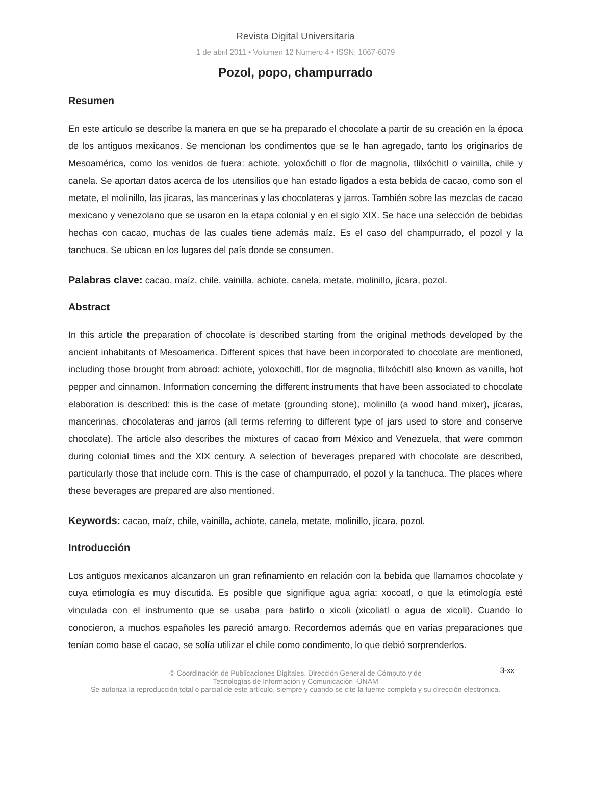Revista Digital Universitaria
1 de abril 2011 • Volumen 12 Número 4 • ISSN: 1067-6079
Pozol, popo, champurrado
Resumen
En este artículo se describe la manera en que se ha preparado el chocolate a partir de su creación en la época de los antiguos mexicanos. Se mencionan los condimentos que se le han agregado, tanto los originarios de Mesoamérica, como los venidos de fuera: achiote, yoloxóchitl o flor de magnolia, tlilxóchitl o vainilla, chile y canela. Se aportan datos acerca de los utensilios que han estado ligados a esta bebida de cacao, como son el metate, el molinillo, las jícaras, las mancerinas y las chocolateras y jarros. También sobre las mezclas de cacao mexicano y venezolano que se usaron en la etapa colonial y en el siglo XIX. Se hace una selección de bebidas hechas con cacao, muchas de las cuales tiene además maíz. Es el caso del champurrado, el pozol y la tanchuca. Se ubican en los lugares del país donde se consumen.
Palabras clave: cacao, maíz, chile, vainilla, achiote, canela, metate, molinillo, jícara, pozol.
Abstract
In this article the preparation of chocolate is described starting from the original methods developed by the ancient inhabitants of Mesoamerica. Different spices that have been incorporated to chocolate are mentioned, including those brought from abroad: achiote, yoloxochitl, flor de magnolia, tlilxóchitl also known as vanilla, hot pepper and cinnamon. Information concerning the different instruments that have been associated to chocolate elaboration is described: this is the case of metate (grounding stone), molinillo (a wood hand mixer), jícaras, mancerinas, chocolateras and jarros (all terms referring to different type of jars used to store and conserve chocolate). The article also describes the mixtures of cacao from México and Venezuela, that were common during colonial times and the XIX century. A selection of beverages prepared with chocolate are described, particularly those that include corn. This is the case of champurrado, el pozol y la tanchuca. The places where these beverages are prepared are also mentioned.
Keywords: cacao, maíz, chile, vainilla, achiote, canela, metate, molinillo, jícara, pozol.
Introducción
Los antiguos mexicanos alcanzaron un gran refinamiento en relación con la bebida que llamamos chocolate y cuya etimología es muy discutida. Es posible que signifique agua agria: xocoatl, o que la etimología esté vinculada con el instrumento que se usaba para batirlo o xicoli (xicoliatl o agua de xicoli). Cuando lo conocieron, a muchos españoles les pareció amargo. Recordemos además que en varias preparaciones que tenían como base el cacao, se solía utilizar el chile como condimento, lo que debió sorprenderlos.
3-xx © Coordinación de Publicaciones Digitales. Dirección General de Cómputo y de
Tecnologías de Información y Comunicación -UNAM
Se autoriza la reproducción total o parcial de este artículo, siempre y cuando se cite la fuente completa y su dirección electrónica.